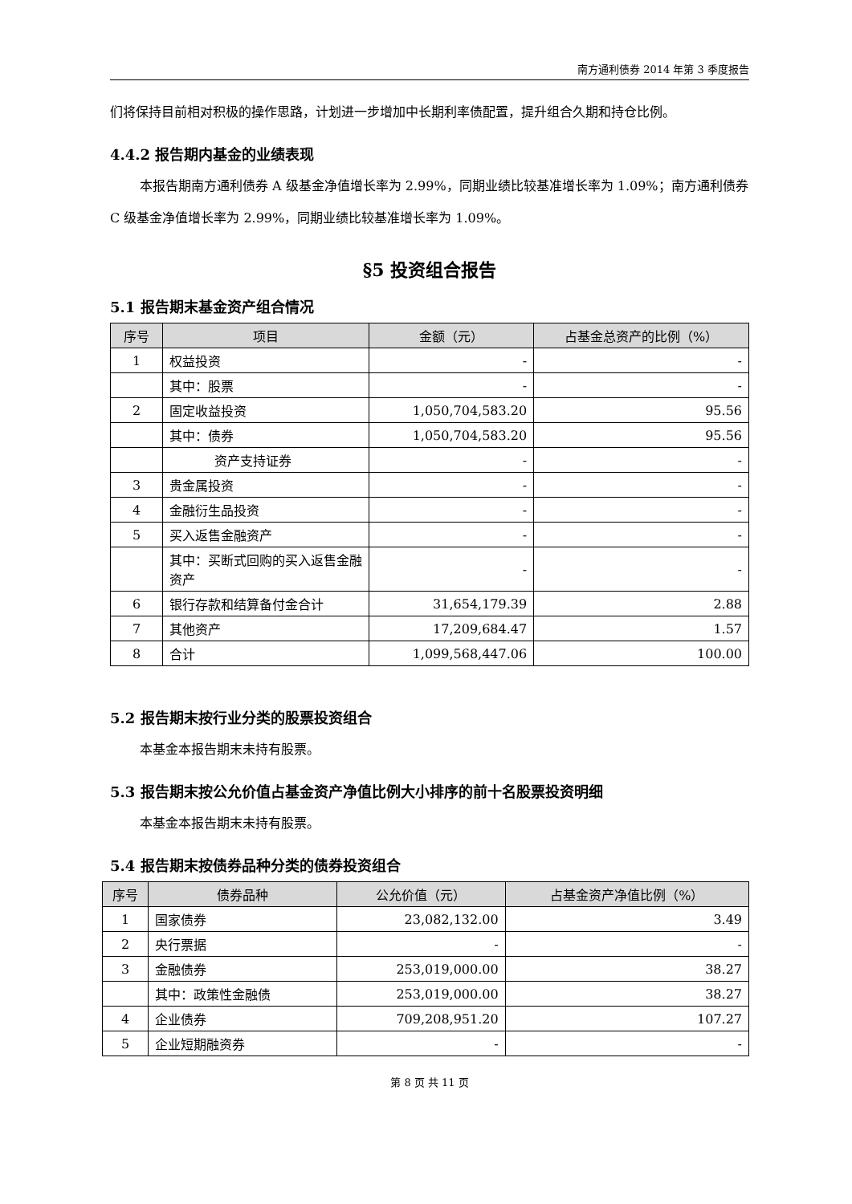南方通利债券 2014 年第 3 季度报告
们将保持目前相对积极的操作思路，计划进一步增加中长期利率债配置，提升组合久期和持仓比例。
4.4.2 报告期内基金的业绩表现
本报告期南方通利债券 A 级基金净值增长率为 2.99%，同期业绩比较基准增长率为 1.09%；南方通利债券 C 级基金净值增长率为 2.99%，同期业绩比较基准增长率为 1.09%。
§5 投资组合报告
5.1 报告期末基金资产组合情况
| 序号 | 项目 | 金额（元） | 占基金总资产的比例（%） |
| --- | --- | --- | --- |
| 1 | 权益投资 | - | - |
| | 其中：股票 | - | - |
| 2 | 固定收益投资 | 1,050,704,583.20 | 95.56 |
| | 其中：债券 | 1,050,704,583.20 | 95.56 |
| | 资产支持证券 | - | - |
| 3 | 贵金属投资 | - | - |
| 4 | 金融衍生品投资 | - | - |
| 5 | 买入返售金融资产 | - | - |
| | 其中：买断式回购的买入返售金融资产 | - | - |
| 6 | 银行存款和结算备付金合计 | 31,654,179.39 | 2.88 |
| 7 | 其他资产 | 17,209,684.47 | 1.57 |
| 8 | 合计 | 1,099,568,447.06 | 100.00 |
5.2 报告期末按行业分类的股票投资组合
本基金本报告期末未持有股票。
5.3 报告期末按公允价值占基金资产净值比例大小排序的前十名股票投资明细
本基金本报告期末未持有股票。
5.4 报告期末按债券品种分类的债券投资组合
| 序号 | 债券品种 | 公允价值（元） | 占基金资产净值比例（%） |
| --- | --- | --- | --- |
| 1 | 国家债券 | 23,082,132.00 | 3.49 |
| 2 | 央行票据 | - | - |
| 3 | 金融债券 | 253,019,000.00 | 38.27 |
| | 其中：政策性金融债 | 253,019,000.00 | 38.27 |
| 4 | 企业债券 | 709,208,951.20 | 107.27 |
| 5 | 企业短期融资券 | - | - |
第 8 页 共 11 页